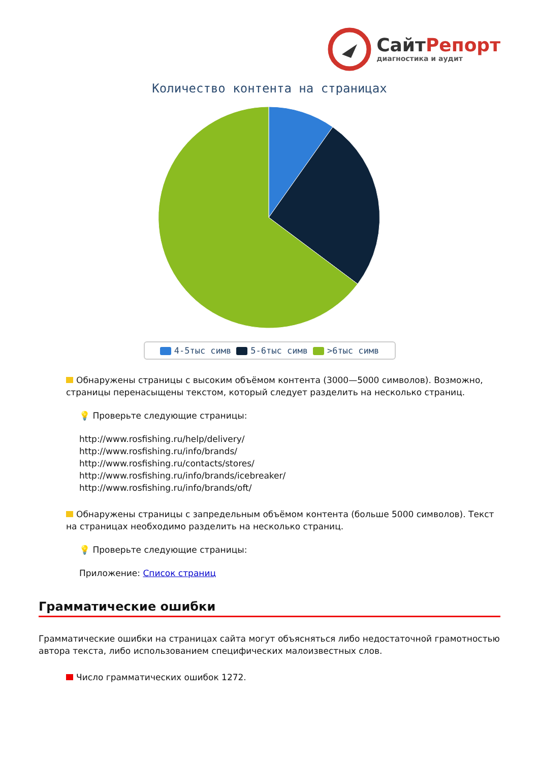СайтРепорт
диагностика и аудит
Количество контента на страницах
4-5тыс симв 5-6тыс симв >6тыс симв
Обнаружены страницы с высоким объёмом контента (3000—5000 символов). Возможно, страницы перенасыщены текстом, который следует разделить на несколько страниц.
💡 Проверьте следующие страницы:
http://www.rosfishing.ru/help/delivery/
http://www.rosfishing.ru/info/brands/
http://www.rosfishing.ru/contacts/stores/
http://www.rosfishing.ru/info/brands/icebreaker/
http://www.rosfishing.ru/info/brands/oft/
Обнаружены страницы с запредельным объёмом контента (больше 5000 символов). Текст на страницах необходимо разделить на несколько страниц.
💡 Проверьте следующие страницы:
Приложение: Список страниц
Грамматические ошибки
Грамматические ошибки на страницах сайта могут объясняться либо недостаточной грамотностью автора текста, либо использованием специфических малоизвестных слов.
Число грамматических ошибок 1272.